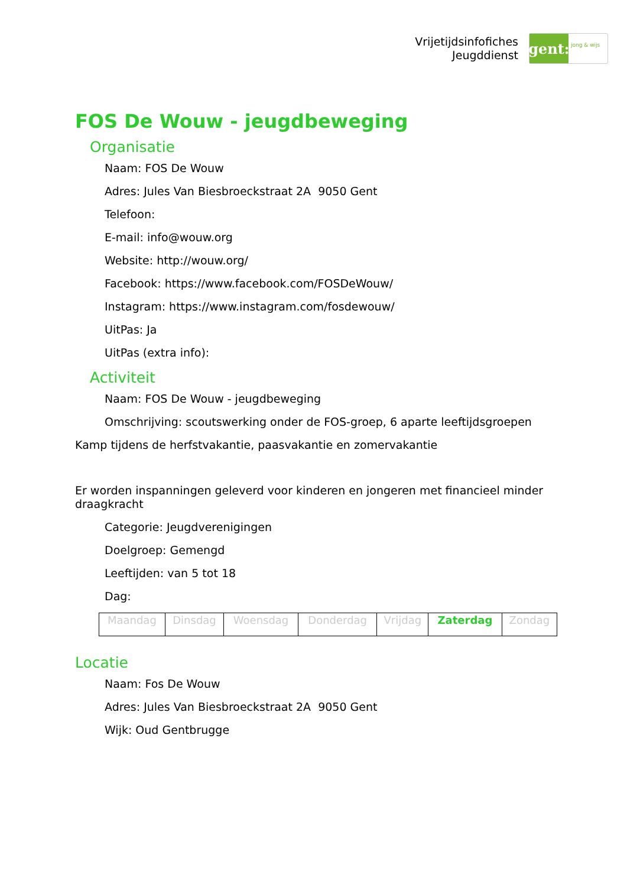Vrijetijdsinfofiches
Jeugddienst
gent:
jong & wijs
FOS De Wouw - jeugdbeweging
Organisatie
Naam: FOS De Wouw
Adres: Jules Van Biesbroeckstraat 2A 9050 Gent
Telefoon:
E-mail: info@wouw.org
Website: http://wouw.org/
Facebook: https://www.facebook.com/FOSDeWouw/
Instagram: https://www.instagram.com/fosdewouw/
UitPas: Ja
UitPas (extra info):
Activiteit
Naam: FOS De Wouw - jeugdbeweging
Omschrijving: scoutswerking onder de FOS-groep, 6 aparte leeftijdsgroepen
Kamp tijdens de herfstvakantie, paasvakantie en zomervakantie
Er worden inspanningen geleverd voor kinderen en jongeren met financieel minder draagkracht
Categorie: Jeugdverenigingen
Doelgroep: Gemengd
Leeftijden: van 5 tot 18
Dag:
| Maandag | Dinsdag | Woensdag | Donderdag | Vrijdag | Zaterdag | Zondag |
Locatie
Naam: Fos De Wouw
Adres: Jules Van Biesbroeckstraat 2A 9050 Gent
Wijk: Oud Gentbrugge